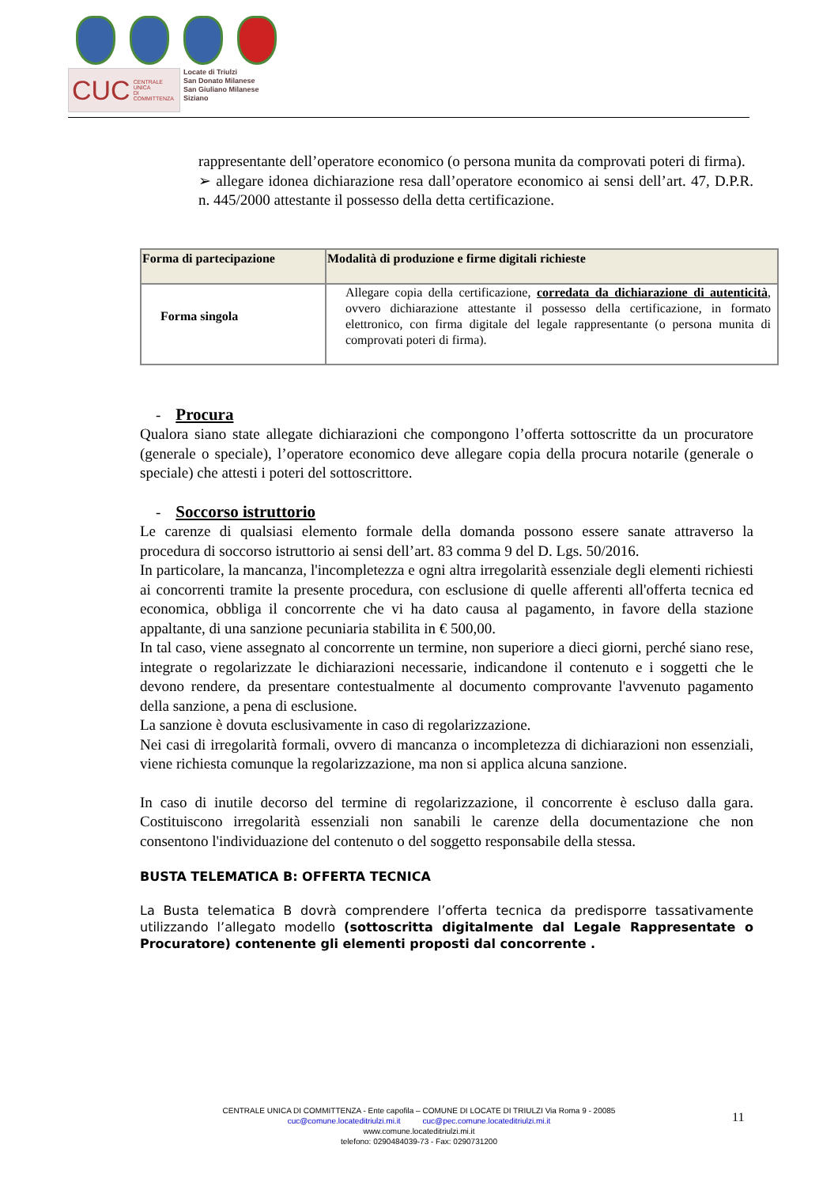CUC CENTRALE UNICA
DI COMMITTENZA
Locate di Triulzi
San Donato Milanese
San Giuliano Milanese
Siziano
rappresentante dell’operatore economico (o persona munita da comprovati poteri di firma).
➢ allegare idonea dichiarazione resa dall’operatore economico ai sensi dell’art. 47, D.P.R. n. 445/2000 attestante il possesso della detta certificazione.
| Forma di partecipazione | Modalità di produzione e firme digitali richieste |
| --- | --- |
| Forma singola | Allegare copia della certificazione, corredata da dichiarazione di autenticità , ovvero dichiarazione attestante il possesso della certificazione, in formato elettronico, con firma digitale del legale rappresentante (o persona munita di comprovati poteri di firma). |
- Procura
Qualora siano state allegate dichiarazioni che compongono l’offerta sottoscritte da un procuratore (generale o speciale), l’operatore economico deve allegare copia della procura notarile (generale o speciale) che attesti i poteri del sottoscrittore.
- Soccorso istruttorio
Le carenze di qualsiasi elemento formale della domanda possono essere sanate attraverso la procedura di soccorso istruttorio ai sensi dell’art. 83 comma 9 del D. Lgs. 50/2016.
In particolare, la mancanza, l'incompletezza e ogni altra irregolarità essenziale degli elementi richiesti ai concorrenti tramite la presente procedura, con esclusione di quelle afferenti all'offerta tecnica ed economica, obbliga il concorrente che vi ha dato causa al pagamento, in favore della stazione appaltante, di una sanzione pecuniaria stabilita in € 500,00.
In tal caso, viene assegnato al concorrente un termine, non superiore a dieci giorni, perché siano rese, integrate o regolarizzate le dichiarazioni necessarie, indicandone il contenuto e i soggetti che le devono rendere, da presentare contestualmente al documento comprovante l'avvenuto pagamento della sanzione, a pena di esclusione.
La sanzione è dovuta esclusivamente in caso di regolarizzazione.
Nei casi di irregolarità formali, ovvero di mancanza o incompletezza di dichiarazioni non essenziali, viene richiesta comunque la regolarizzazione, ma non si applica alcuna sanzione.
In caso di inutile decorso del termine di regolarizzazione, il concorrente è escluso dalla gara. Costituiscono irregolarità essenziali non sanabili le carenze della documentazione che non consentono l'individuazione del contenuto o del soggetto responsabile della stessa.
BUSTA TELEMATICA B: OFFERTA TECNICA
La Busta telematica B dovrà comprendere l’offerta tecnica da predisporre tassativamente utilizzando l’allegato modello (sottoscritta digitalmente dal Legale Rappresentate o Procuratore) contenente gli elementi proposti dal concorrente .
CENTRALE UNICA DI COMMITTENZA - Ente capofila – COMUNE DI LOCATE DI TRIULZI Via Roma 9 - 20085
cuc@comune.locateditriulzi.mi.it cuc@pec.comune.locateditriulzi.mi.it
www.comune.locateditriulzi.mi.it
telefono: 0290484039-73 - Fax: 0290731200
11